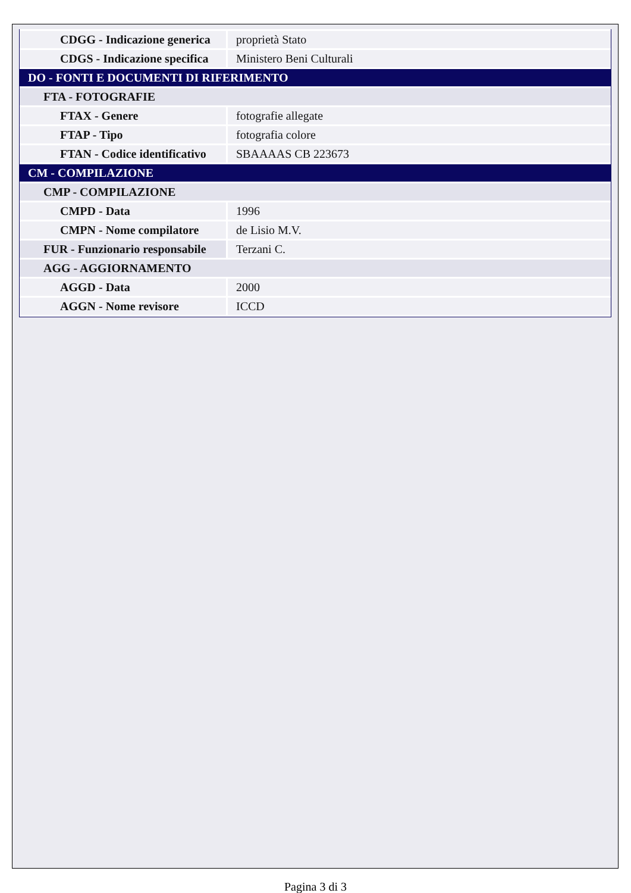| CDGG - Indicazione generica | proprietà Stato |
| CDGS - Indicazione specifica | Ministero Beni Culturali |
| DO - FONTI E DOCUMENTI DI RIFERIMENTO | |
| FTA - FOTOGRAFIE | |
| FTAX - Genere | fotografie allegate |
| FTAP - Tipo | fotografia colore |
| FTAN - Codice identificativo | SBAAAAS CB 223673 |
| CM - COMPILAZIONE | |
| CMP - COMPILAZIONE | |
| CMPD - Data | 1996 |
| CMPN - Nome compilatore | de Lisio M.V. |
| FUR - Funzionario responsabile | Terzani C. |
| AGG - AGGIORNAMENTO | |
| AGGD - Data | 2000 |
| AGGN - Nome revisore | ICCD |
Pagina 3 di 3